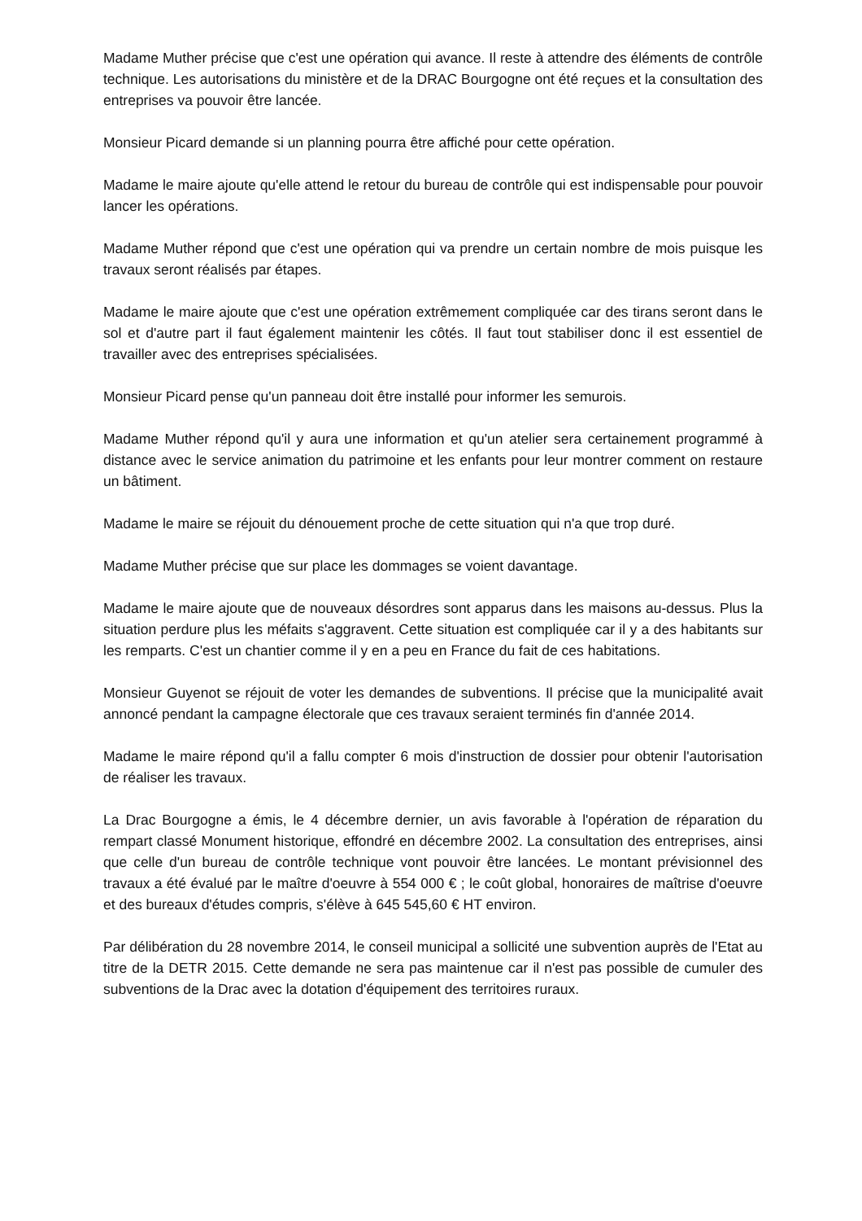Madame Muther précise que c'est une opération qui avance. Il reste à attendre des éléments de contrôle technique. Les autorisations du ministère et de la DRAC Bourgogne ont été reçues et la consultation des entreprises va pouvoir être lancée.
Monsieur Picard demande si un planning pourra être affiché pour cette opération.
Madame le maire ajoute qu'elle attend le retour du bureau de contrôle qui est indispensable pour pouvoir lancer les opérations.
Madame Muther répond que c'est une opération qui va prendre un certain nombre de mois puisque les travaux seront réalisés par étapes.
Madame le maire ajoute que c'est une opération extrêmement compliquée car des tirans seront dans le sol et d'autre part il faut également maintenir les côtés. Il faut tout stabiliser donc il est essentiel de travailler avec des entreprises spécialisées.
Monsieur Picard pense qu'un panneau doit être installé pour informer les semurois.
Madame Muther répond qu'il y aura une information et qu'un atelier sera certainement programmé à distance avec le service animation du patrimoine et les enfants pour leur montrer comment on restaure un bâtiment.
Madame le maire se réjouit du dénouement proche de cette situation qui n'a que trop duré.
Madame Muther précise que sur place les dommages se voient davantage.
Madame le maire ajoute que de nouveaux désordres sont apparus dans les maisons au-dessus. Plus la situation perdure plus les méfaits s'aggravent. Cette situation est compliquée car il y a des habitants sur les remparts. C'est un chantier comme il y en a peu en France du fait de ces habitations.
Monsieur Guyenot se réjouit de voter les demandes de subventions. Il précise que la municipalité avait annoncé pendant la campagne électorale que ces travaux seraient terminés fin d'année 2014.
Madame le maire répond qu'il a fallu compter 6 mois d'instruction de dossier pour obtenir l'autorisation de réaliser les travaux.
La Drac Bourgogne a émis, le 4 décembre dernier, un avis favorable à l'opération de réparation du rempart classé Monument historique, effondré en décembre 2002. La consultation des entreprises, ainsi que celle d'un bureau de contrôle technique vont pouvoir être lancées. Le montant prévisionnel des travaux a été évalué par le maître d'oeuvre à 554 000 € ; le coût global, honoraires de maîtrise d'oeuvre et des bureaux d'études compris, s'élève à 645 545,60 € HT environ.
Par délibération du 28 novembre 2014, le conseil municipal a sollicité une subvention auprès de l'Etat au titre de la DETR 2015. Cette demande ne sera pas maintenue car il n'est pas possible de cumuler des subventions de la Drac avec la dotation d'équipement des territoires ruraux.